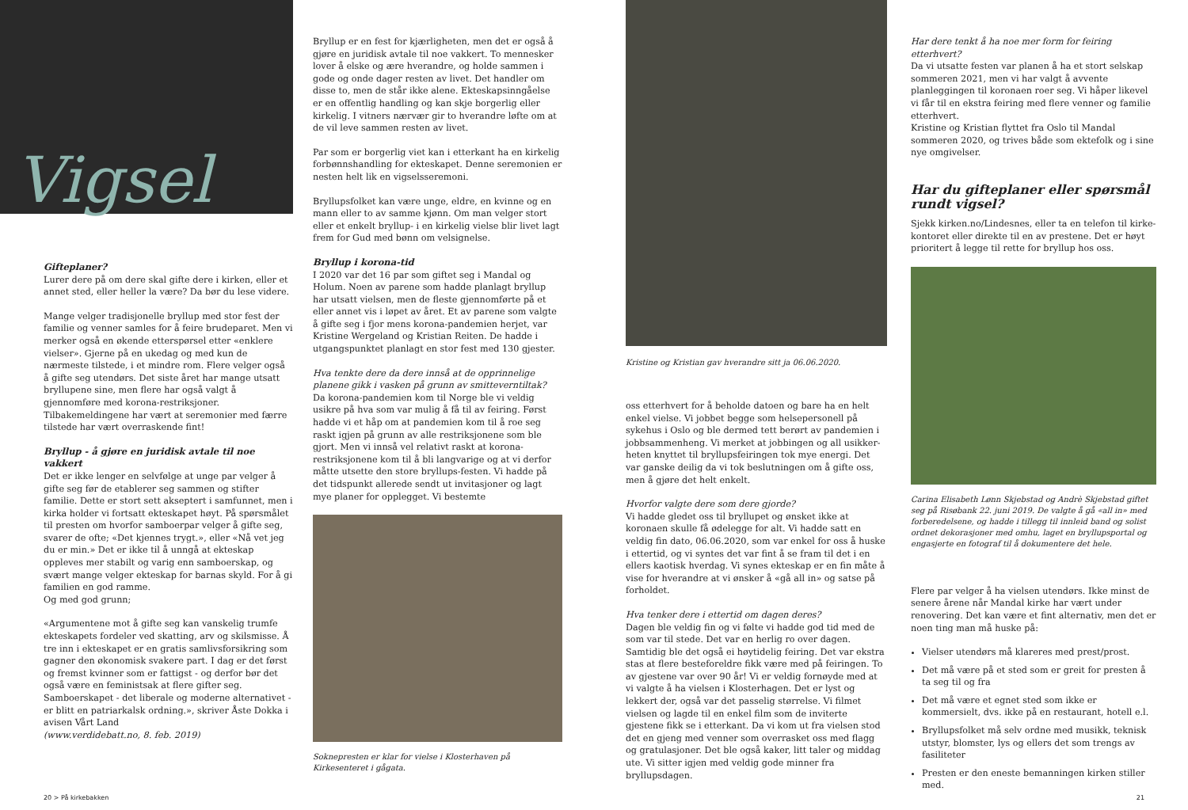Vigsel
Gifteplaner?
Lurer dere på om dere skal gifte dere i kirken, eller et annet sted, eller heller la være? Da bør du lese videre.
Mange velger tradisjonelle bryllup med stor fest der familie og venner samles for å feire brudeparet. Men vi merker også en økende etterspørsel etter «enklere vielser». Gjerne på en ukedag og med kun de nærmeste tilstede, i et mindre rom. Flere velger også å gifte seg utendørs. Det siste året har mange utsatt bryllupene sine, men flere har også valgt å gjennomføre med korona-restriksjoner. Tilbakemeldingene har vært at seremonier med færre tilstede har vært overraskende fint!
Bryllup - å gjøre en juridisk avtale til noe vakkert
Det er ikke lenger en selvfølge at unge par velger å gifte seg før de etablerer seg sammen og stifter familie. Dette er stort sett akseptert i samfunnet, men i kirka holder vi fortsatt ekteskapet høyt. På spørsmålet til presten om hvorfor samboerpar velger å gifte seg, svarer de ofte; «Det kjennes trygt.», eller «Nå vet jeg du er min.» Det er ikke til å unngå at ekteskap oppleves mer stabilt og varig enn samboerskap, og svært mange velger ekteskap for barnas skyld. For å gi familien en god ramme.
Og med god grunn;
«Argumentene mot å gifte seg kan vanskelig trumfe ekteskapets fordeler ved skatting, arv og skilsmisse. Å tre inn i ekteskapet er en gratis samlivsforsikring som gagner den økonomisk svakere part. I dag er det først og fremst kvinner som er fattigst - og derfor bør det også være en feministsak at flere gifter seg. Samboerskapet - det liberale og moderne alternativet - er blitt en patriarkalsk ordning.», skriver Åste Dokka i avisen Vårt Land
(www.verdidebatt.no, 8. feb. 2019)
Bryllup er en fest for kjærligheten, men det er også å gjøre en juridisk avtale til noe vakkert. To mennesker lover å elske og ære hverandre, og holde sammen i gode og onde dager resten av livet. Det handler om disse to, men de står ikke alene. Ekteskapsinngåelse er en offentlig handling og kan skje borgerlig eller kirkelig. I vitners nærvær gir to hverandre løfte om at de vil leve sammen resten av livet.
Par som er borgerlig viet kan i etterkant ha en kirkelig forbønnshandling for ekteskapet. Denne seremonien er nesten helt lik en vigselsseremoni.
Bryllupsfolket kan være unge, eldre, en kvinne og en mann eller to av samme kjønn. Om man velger stort eller et enkelt bryllup- i en kirkelig vielse blir livet lagt frem for Gud med bønn om velsignelse.
Bryllup i korona-tid
I 2020 var det 16 par som giftet seg i Mandal og Holum. Noen av parene som hadde planlagt bryllup har utsatt vielsen, men de fleste gjennomførte på et eller annet vis i løpet av året. Et av parene som valgte å gifte seg i fjor mens korona-pandemien herjet, var Kristine Wergeland og Kristian Reiten. De hadde i utgangspunktet planlagt en stor fest med 130 gjester.
Hva tenkte dere da dere innså at de opprinnelige planene gikk i vasken på grunn av smitteverntiltak?
Da korona-pandemien kom til Norge ble vi veldig usikre på hva som var mulig å få til av feiring. Først hadde vi et håp om at pandemien kom til å roe seg raskt igjen på grunn av alle restriksjonene som ble gjort. Men vi innså vel relativt raskt at korona- restriksjonene kom til å bli langvarige og at vi derfor måtte utsette den store bryllups-festen. Vi hadde på det tidspunkt allerede sendt ut invitasjoner og lagt mye planer for opplegget. Vi bestemte
Soknepresten er klar for vielse i Klosterhaven på Kirkesenteret i gågata.
Kristine og Kristian gav hverandre sitt ja 06.06.2020.
oss etterhvert for å beholde datoen og bare ha en helt enkel vielse. Vi jobbet begge som helsepersonell på sykehus i Oslo og ble dermed tett berørt av pandemien i jobbsammenheng. Vi merket at jobbingen og all usikker-heten knyttet til bryllupsfeiringen tok mye energi. Det var ganske deilig da vi tok beslutningen om å gifte oss, men å gjøre det helt enkelt.
Hvorfor valgte dere som dere gjorde?
Vi hadde gledet oss til bryllupet og ønsket ikke at koronaen skulle få ødelegge for alt. Vi hadde satt en veldig fin dato, 06.06.2020, som var enkel for oss å huske i ettertid, og vi syntes det var fint å se fram til det i en ellers kaotisk hverdag. Vi synes ekteskap er en fin måte å vise for hverandre at vi ønsker å «gå all in» og satse på forholdet.
Hva tenker dere i ettertid om dagen deres?
Dagen ble veldig fin og vi følte vi hadde god tid med de som var til stede. Det var en herlig ro over dagen. Samtidig ble det også ei høytidelig feiring. Det var ekstra stas at flere besteforeldre fikk være med på feiringen. To av gjestene var over 90 år! Vi er veldig fornøyde med at vi valgte å ha vielsen i Klosterhagen. Det er lyst og lekkert der, også var det passelig størrelse. Vi filmet vielsen og lagde til en enkel film som de inviterte gjestene fikk se i etterkant. Da vi kom ut fra vielsen stod det en gjeng med venner som overrasket oss med flagg og gratulasjoner. Det ble også kaker, litt taler og middag ute. Vi sitter igjen med veldig gode minner fra bryllupsdagen.
Har dere tenkt å ha noe mer form for feiring etterhvert?
Da vi utsatte festen var planen å ha et stort selskap sommeren 2021, men vi har valgt å avvente planleggingen til koronaen roer seg. Vi håper likevel vi får til en ekstra feiring med flere venner og familie etterhvert.
Kristine og Kristian flyttet fra Oslo til Mandal sommeren 2020, og trives både som ektefolk og i sine nye omgivelser.
Har du gifteplaner eller spørsmål rundt vigsel?
Sjekk kirken.no/Lindesnes, eller ta en telefon til kirke-kontoret eller direkte til en av prestene. Det er høyt prioritert å legge til rette for bryllup hos oss.
Carina Elisabeth Lønn Skjebstad og Andrè Skjebstad giftet seg på Risøbank 22. juni 2019. De valgte å gå «all in» med forberedelsene, og hadde i tillegg til innleid band og solist ordnet dekorasjoner med omhu, laget en bryllupsportal og engasjerte en fotograf til å dokumentere det hele.
Flere par velger å ha vielsen utendørs. Ikke minst de senere årene når Mandal kirke har vært under renovering. Det kan være et fint alternativ, men det er noen ting man må huske på:
Vielser utendørs må klareres med prest/prost.
Det må være på et sted som er greit for presten å ta seg til og fra
Det må være et egnet sted som ikke er kommersielt, dvs. ikke på en restaurant, hotell e.l.
Bryllupsfolket må selv ordne med musikk, teknisk utstyr, blomster, lys og ellers det som trengs av fasiliteter
Presten er den eneste bemanningen kirken stiller med.
20 > På kirkebakken 21